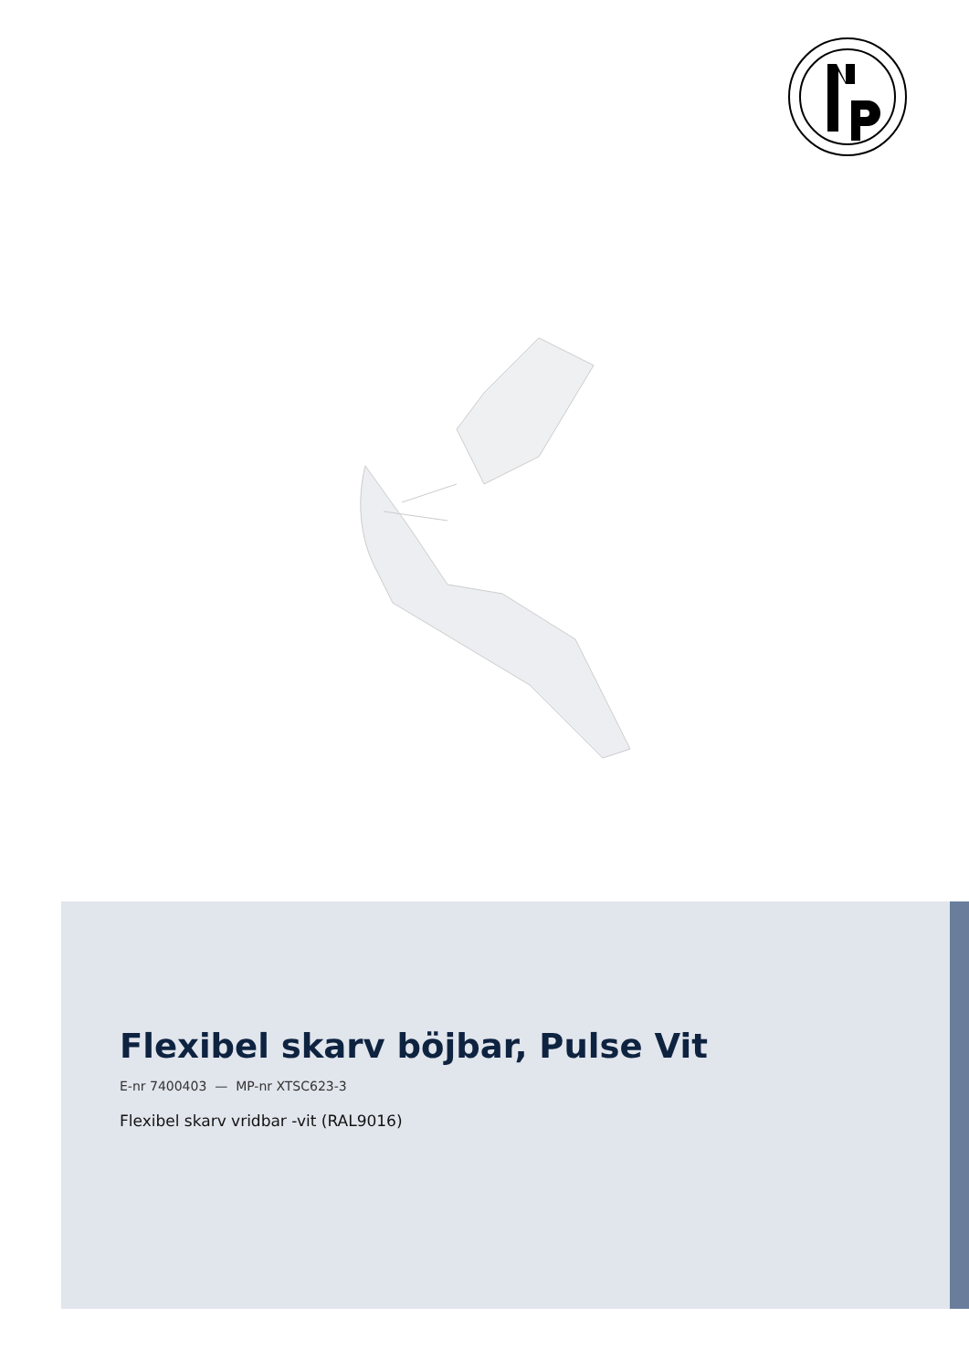Flexibel skarv böjbar, Pulse Vit
E-nr 7400403 — MP-nr XTSC623-3
Flexibel skarv vridbar -vit (RAL9016)